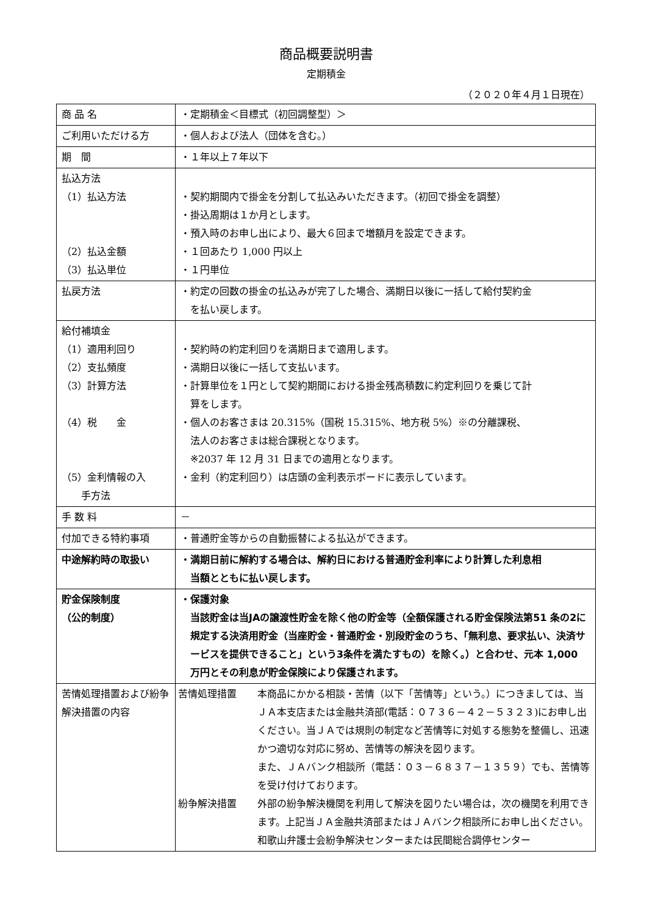商品概要説明書
定期積金
（２０２０年４月１日現在）
| 商 品 名 | ・定期積金＜目標式（初回調整型）＞ |
| ご利用いただける方 | ・個人および法人（団体を含む。） |
| 期 間 | ・１年以上７年以下 |
| 払込方法 （1）払込方法 （2）払込金額 （3）払込単位 | ・契約期間内で掛金を分割して払込みいただきます。（初回で掛金を調整） ・掛込周期は１か月とします。 ・預入時のお申し出により、最大６回まで増額月を設定できます。 ・１回あたり 1,000 円以上 ・１円単位 |
| 払戻方法 | ・約定の回数の掛金の払込みが完了した場合、満期日以後に一括して給付契約金 を払い戻します。 |
| 給付補填金 （1）適用利回り （2）支払頻度 （3）計算方法 （4）税 金 （5）金利情報の入 手方法 | ・契約時の約定利回りを満期日まで適用します。 ・満期日以後に一括して支払います。 ・計算単位を１円として契約期間における掛金残高積数に約定利回りを乗じて計 算をします。 ・個人のお客さまは 20.315%（国税 15.315%、地方税 5%）※の分離課税、 法人のお客さまは総合課税となります。 ※2037 年 12 月 31 日までの適用となります。 ・金利（約定利回り）は店頭の金利表示ボードに表示しています。 |
| 手 数 料 | － |
| 付加できる特約事項 | ・普通貯金等からの自動振替による払込ができます。 |
| 中途解約時の取扱い | ・満期日前に解約する場合は、解約日における普通貯金利率により計算した利息相 当額とともに払い戻します。 |
| 貯金保険制度 （公的制度） | ・保護対象 当該貯金は当JAの譲渡性貯金を除く他の貯金等（全額保護される貯金保険法第51 条の2に規定する決済用貯金（当座貯金・普通貯金・別段貯金のうち、「無利息、要求払い、決済サービスを提供できること」という3条件を満たすもの）を除く。）と合わせ、元本 1,000 万円とその利息が貯金保険により保護されます。 |
| 苦情処理措置および紛争解決措置の内容 | 苦情処理措置 本商品にかかる相談・苦情（以下「苦情等」という。）につきましては、当ＪＡ本支店または金融共済部(電話：０７３６－４２－５３２３)にお申し出ください。当ＪＡでは規則の制定など苦情等に対処する態勢を整備し、迅速かつ適切な対応に努め、苦情等の解決を図ります。 また、ＪＡバンク相談所（電話：０３－６８３７－１３５９）でも、苦情等を受け付けております。 紛争解決措置 外部の紛争解決機関を利用して解決を図りたい場合は，次の機関を利用できます。上記当ＪＡ金融共済部またはＪＡバンク相談所にお申し出ください。 和歌山弁護士会紛争解決センターまたは民間総合調停センター |